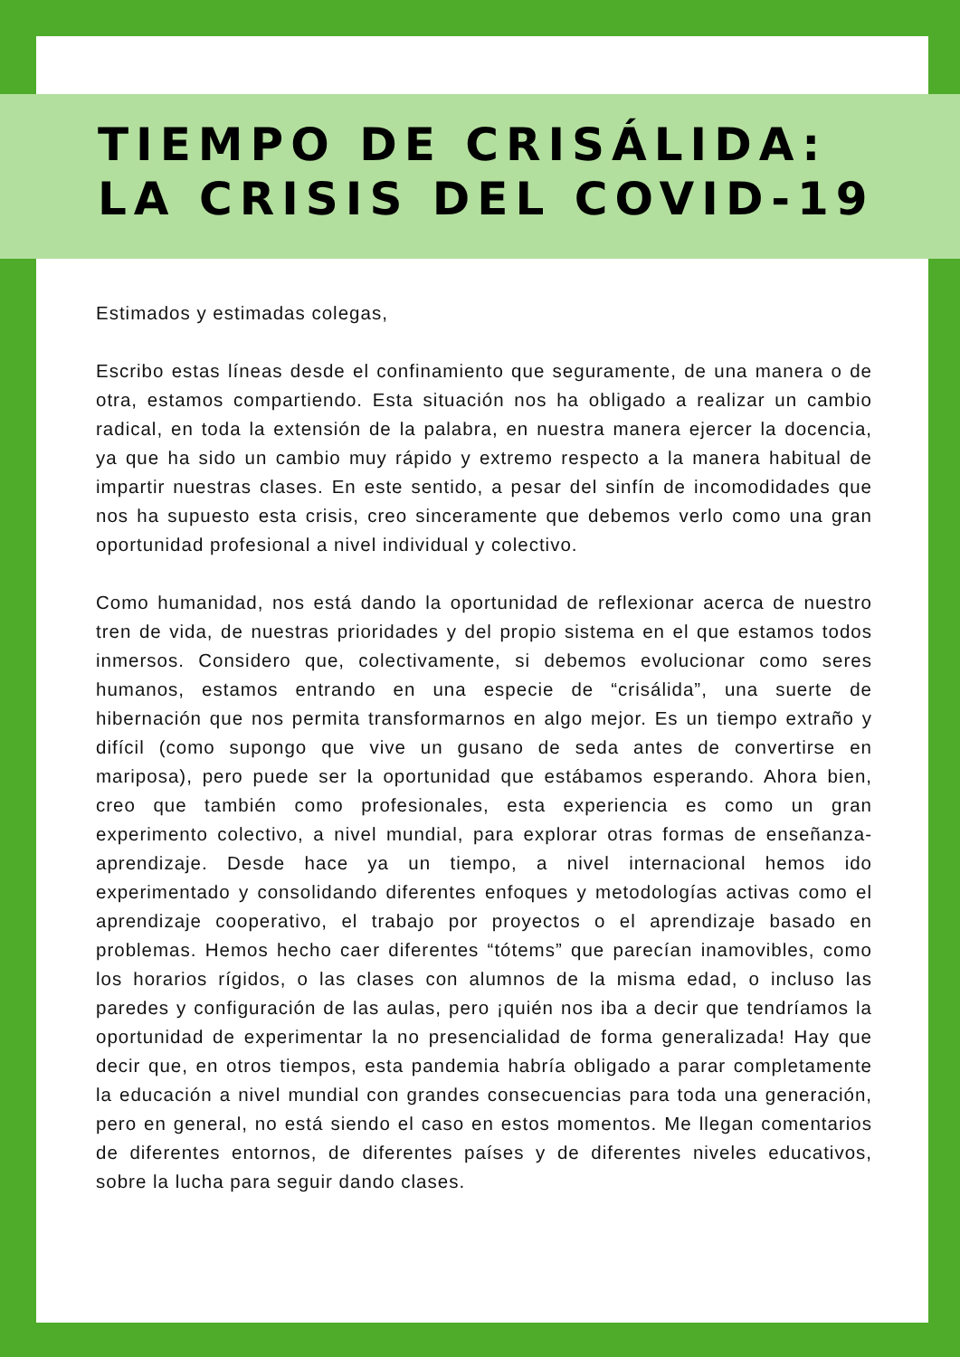TIEMPO DE CRISÁLIDA:
LA CRISIS DEL COVID-19
Estimados y estimadas colegas,
Escribo estas líneas desde el confinamiento que seguramente, de una manera o de otra, estamos compartiendo. Esta situación nos ha obligado a realizar un cambio radical, en toda la extensión de la palabra, en nuestra manera ejercer la docencia, ya que ha sido un cambio muy rápido y extremo respecto a la manera habitual de impartir nuestras clases. En este sentido, a pesar del sinfín de incomodidades que nos ha supuesto esta crisis, creo sinceramente que debemos verlo como una gran oportunidad profesional a nivel individual y colectivo.
Como humanidad, nos está dando la oportunidad de reflexionar acerca de nuestro tren de vida, de nuestras prioridades y del propio sistema en el que estamos todos inmersos. Considero que, colectivamente, si debemos evolucionar como seres humanos, estamos entrando en una especie de “crisálida”, una suerte de hibernación que nos permita transformarnos en algo mejor. Es un tiempo extraño y difícil (como supongo que vive un gusano de seda antes de convertirse en mariposa), pero puede ser la oportunidad que estábamos esperando. Ahora bien, creo que también como profesionales, esta experiencia es como un gran experimento colectivo, a nivel mundial, para explorar otras formas de enseñanza-aprendizaje. Desde hace ya un tiempo, a nivel internacional hemos ido experimentado y consolidando diferentes enfoques y metodologías activas como el aprendizaje cooperativo, el trabajo por proyectos o el aprendizaje basado en problemas. Hemos hecho caer diferentes “tótems” que parecían inamovibles, como los horarios rígidos, o las clases con alumnos de la misma edad, o incluso las paredes y configuración de las aulas, pero ¡quién nos iba a decir que tendríamos la oportunidad de experimentar la no presencialidad de forma generalizada! Hay que decir que, en otros tiempos, esta pandemia habría obligado a parar completamente la educación a nivel mundial con grandes consecuencias para toda una generación, pero en general, no está siendo el caso en estos momentos. Me llegan comentarios de diferentes entornos, de diferentes países y de diferentes niveles educativos, sobre la lucha para seguir dando clases.